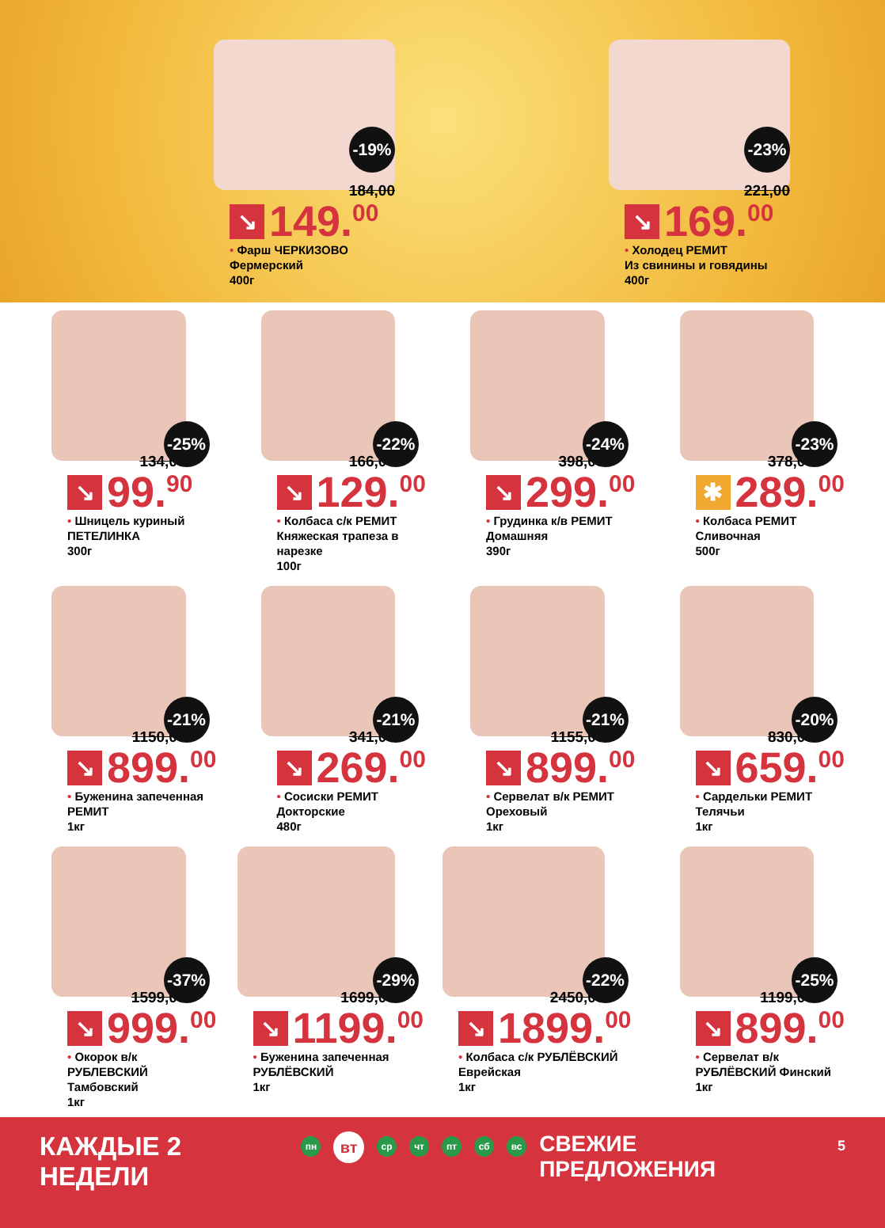-19%
184,00
↘ 149.<sup>00</sup>
• Фарш ЧЕРКИЗОВО
Фермерский
400г
-23%
221,00
↘ 169.<sup>00</sup>
• Холодец РЕМИТ
Из свинины и говядины
400г
-25%
134,00
↘ 99.<sup>90</sup>
• Шницель куриный
ПЕТЕЛИНКА
300г
-22%
166,00
↘ 129.<sup>00</sup>
• Колбаса с/к РЕМИТ
Княжеская трапеза в нарезке
100г
-24%
398,00
↘ 299.<sup>00</sup>
• Грудинка к/в РЕМИТ
Домашняя
390г
-23%
378,00
✱ 289.<sup>00</sup>
• Колбаса РЕМИТ
Сливочная
500г
-21%
1150,00
↘ 899.<sup>00</sup>
• Буженина запеченная
РЕМИТ
1кг
-21%
341,00
↘ 269.<sup>00</sup>
• Сосиски РЕМИТ
Докторские
480г
-21%
1155,00
↘ 899.<sup>00</sup>
• Сервелат в/к РЕМИТ
Ореховый
1кг
-20%
830,00
↘ 659.<sup>00</sup>
• Сардельки РЕМИТ
Телячьи
1кг
-37%
1599,00
↘ 999.<sup>00</sup>
• Окорок в/к РУБЛЕВСКИЙ
Тамбовский
1кг
-29%
1699,00
↘ 1199.<sup>00</sup>
• Буженина запеченная
РУБЛЁВСКИЙ
1кг
-22%
2450,00
↘ 1899.<sup>00</sup>
• Колбаса с/к РУБЛЁВСКИЙ
Еврейская
1кг
-25%
1199,00
↘ 899.<sup>00</sup>
• Сервелат в/к
РУБЛЁВСКИЙ Финский
1кг
КАЖДЫЕ 2 НЕДЕЛИ пн вт ср чт пт сб вс СВЕЖИЕ ПРЕДЛОЖЕНИЯ 5